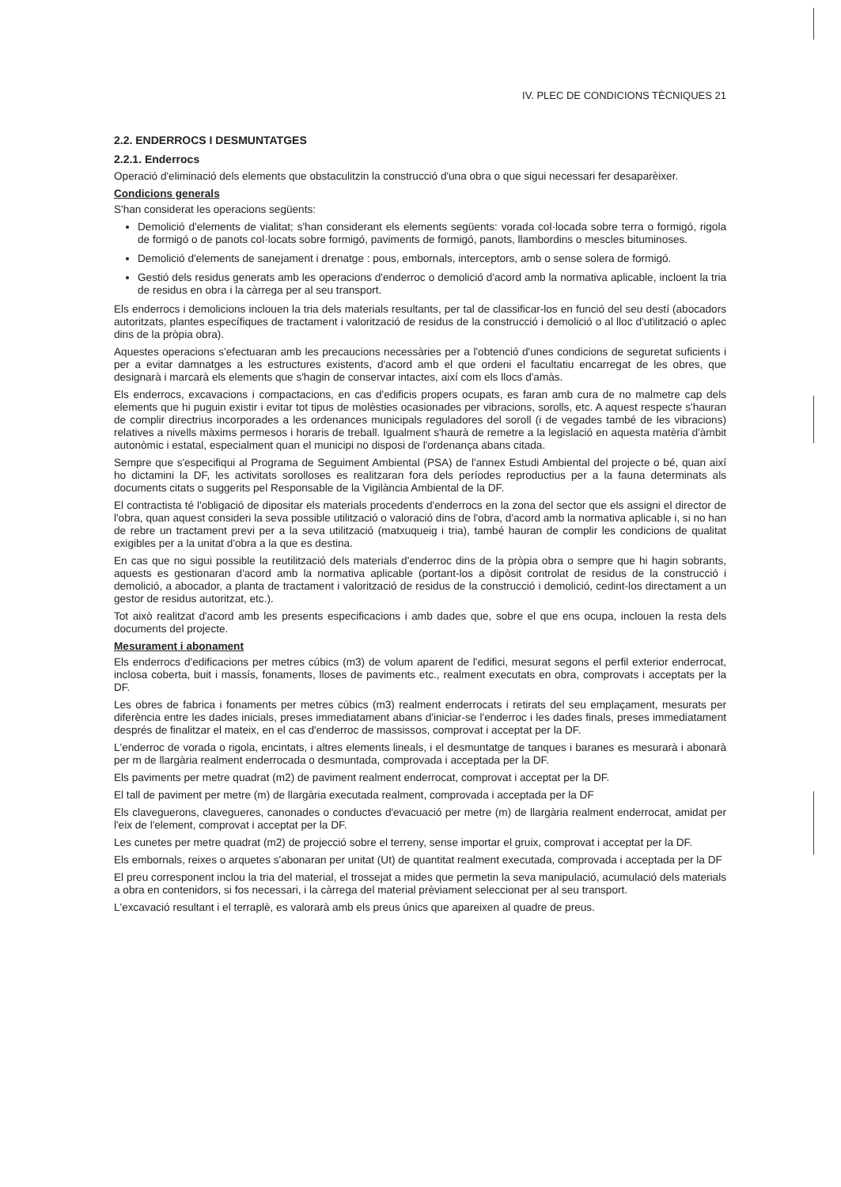IV. PLEC DE CONDICIONS TÈCNIQUES 21
2.2. ENDERROCS I DESMUNTATGES
2.2.1. Enderrocs
Operació d'eliminació dels elements que obstaculitzin la construcció d'una obra o que sigui necessari fer desaparèixer.
Condicions generals
S'han considerat les operacions següents:
Demolició d'elements de vialitat; s'han considerant els elements següents: vorada col·locada sobre terra o formigó, rigola de formigó o de panots col·locats sobre formigó, paviments de formigó, panots, llambordins o mescles bituminoses.
Demolició d'elements de sanejament i drenatge : pous, embornals, interceptors, amb o sense solera de formigó.
Gestió dels residus generats amb les operacions d'enderroc o demolició d'acord amb la normativa aplicable, incloent la tria de residus en obra i la càrrega per al seu transport.
Els enderrocs i demolicions inclouen la tria dels materials resultants, per tal de classificar-los en funció del seu destí (abocadors autoritzats, plantes específiques de tractament i valorització de residus de la construcció i demolició o al lloc d'utilització o aplec dins de la pròpia obra).
Aquestes operacions s'efectuaran amb les precaucions necessàries per a l'obtenció d'unes condicions de seguretat suficients i per a evitar damnatges a les estructures existents, d'acord amb el que ordeni el facultatiu encarregat de les obres, que designarà i marcarà els elements que s'hagin de conservar intactes, així com els llocs d'amàs.
Els enderrocs, excavacions i compactacions, en cas d'edificis propers ocupats, es faran amb cura de no malmetre cap dels elements que hi puguin existir i evitar tot tipus de molèsties ocasionades per vibracions, sorolls, etc. A aquest respecte s'hauran de complir directrius incorporades a les ordenances municipals reguladores del soroll (i de vegades també de les vibracions) relatives a nivells màxims permesos i horaris de treball. Igualment s'haurà de remetre a la legislació en aquesta matèria d'àmbit autonòmic i estatal, especialment quan el municipi no disposi de l'ordenança abans citada.
Sempre que s'especifiqui al Programa de Seguiment Ambiental (PSA) de l'annex Estudi Ambiental del projecte o bé, quan així ho dictamini la DF, les activitats sorolloses es realitzaran fora dels períodes reproductius per a la fauna determinats als documents citats o suggerits pel Responsable de la Vigilància Ambiental de la DF.
El contractista té l'obligació de dipositar els materials procedents d'enderrocs en la zona del sector que els assigni el director de l'obra, quan aquest consideri la seva possible utilització o valoració dins de l'obra, d'acord amb la normativa aplicable i, si no han de rebre un tractament previ per a la seva utilització (matxuqueig i tria), també hauran de complir les condicions de qualitat exigibles per a la unitat d'obra a la que es destina.
En cas que no sigui possible la reutilització dels materials d'enderroc dins de la pròpia obra o sempre que hi hagin sobrants, aquests es gestionaran d'acord amb la normativa aplicable (portant-los a dipòsit controlat de residus de la construcció i demolició, a abocador, a planta de tractament i valorització de residus de la construcció i demolició, cedint-los directament a un gestor de residus autoritzat, etc.).
Tot això realitzat d'acord amb les presents especificacions i amb dades que, sobre el que ens ocupa, inclouen la resta dels documents del projecte.
Mesurament i abonament
Els enderrocs d'edificacions per metres cúbics (m3) de volum aparent de l'edifici, mesurat segons el perfil exterior enderrocat, inclosa coberta, buit i massís, fonaments, lloses de paviments etc., realment executats en obra, comprovats i acceptats per la DF.
Les obres de fabrica i fonaments per metres cúbics (m3) realment enderrocats i retirats del seu emplaçament, mesurats per diferència entre les dades inicials, preses immediatament abans d'iniciar-se l'enderroc i les dades finals, preses immediatament després de finalitzar el mateix, en el cas d'enderroc de massissos, comprovat i acceptat per la DF.
L'enderroc de vorada o rigola, encintats, i altres elements lineals, i el desmuntatge de tanques i baranes es mesurarà i abonarà per m de llargària realment enderrocada o desmuntada, comprovada i acceptada per la DF.
Els paviments per metre quadrat (m2) de paviment realment enderrocat, comprovat i acceptat per la DF.
El tall de paviment per metre (m) de llargària executada realment, comprovada i acceptada per la DF
Els claveguerons, clavegueres, canonades o conductes d'evacuació per metre (m) de llargària realment enderrocat, amidat per l'eix de l'element, comprovat i acceptat per la DF.
Les cunetes per metre quadrat (m2) de projecció sobre el terreny, sense importar el gruix, comprovat i acceptat per la DF.
Els embornals, reixes o arquetes s'abonaran per unitat (Ut) de quantitat realment executada, comprovada i acceptada per la DF
El preu corresponent inclou la tria del material, el trossejat a mides que permetin la seva manipulació, acumulació dels materials a obra en contenidors, si fos necessari, i la càrrega del material prèviament seleccionat per al seu transport.
L'excavació resultant i el terraplè, es valorarà amb els preus únics que apareixen al quadre de preus.